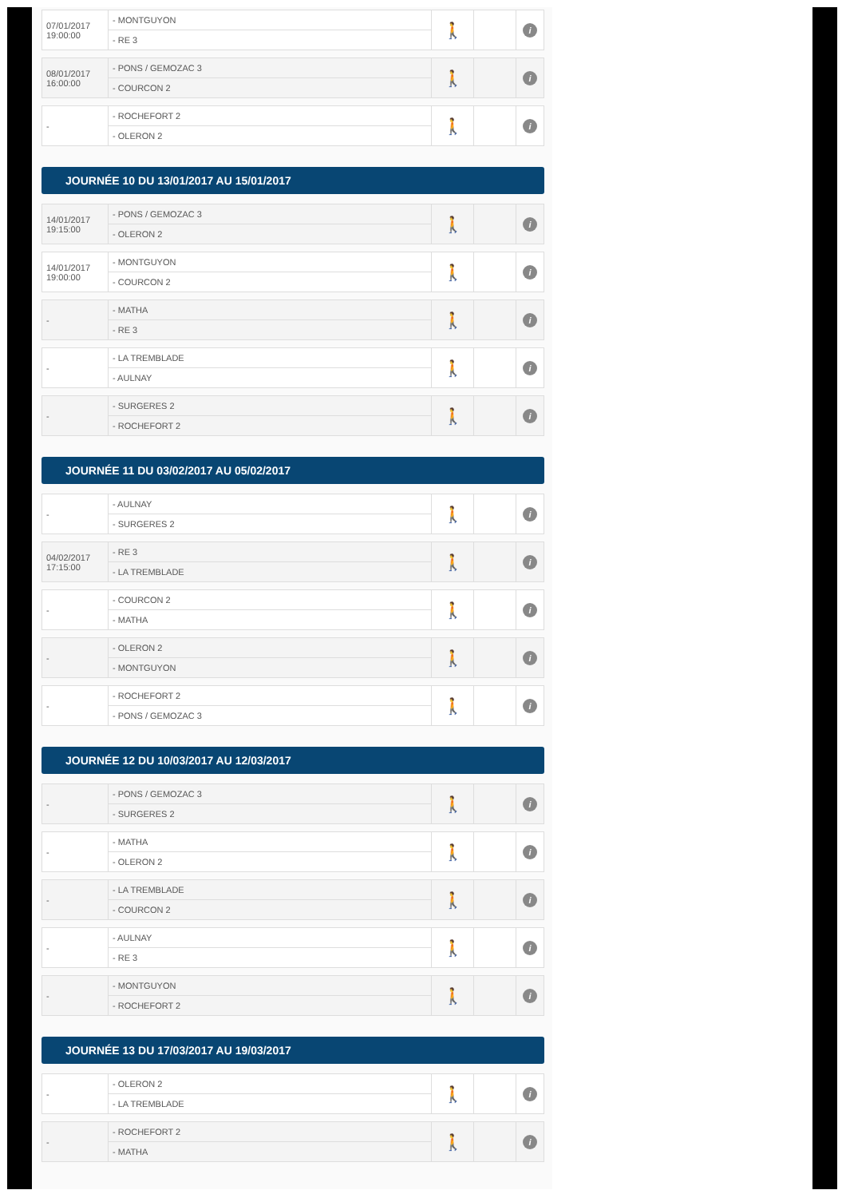| 07/01/2017 19:00:00 | - MONTGUYON | 🚶 | | i |
| | - RE 3 | | | |
| 08/01/2017 16:00:00 | - PONS / GEMOZAC 3 | 🚶 | | i |
| | - COURCON 2 | | | |
| - | - ROCHEFORT 2 | 🚶 | | i |
| | - OLERON 2 | | | |
JOURNÉE 10 DU 13/01/2017 AU 15/01/2017
| 14/01/2017 19:15:00 | - PONS / GEMOZAC 3 | 🚶 | | i |
| | - OLERON 2 | | | |
| 14/01/2017 19:00:00 | - MONTGUYON | 🚶 | | i |
| | - COURCON 2 | | | |
| - | - MATHA | 🚶 | | i |
| | - RE 3 | | | |
| - | - LA TREMBLADE | 🚶 | | i |
| | - AULNAY | | | |
| - | - SURGERES 2 | 🚶 | | i |
| | - ROCHEFORT 2 | | | |
JOURNÉE 11 DU 03/02/2017 AU 05/02/2017
| - | - AULNAY | 🚶 | | i |
| | - SURGERES 2 | | | |
| 04/02/2017 17:15:00 | - RE 3 | 🚶 | | i |
| | - LA TREMBLADE | | | |
| - | - COURCON 2 | 🚶 | | i |
| | - MATHA | | | |
| - | - OLERON 2 | 🚶 | | i |
| | - MONTGUYON | | | |
| - | - ROCHEFORT 2 | 🚶 | | i |
| | - PONS / GEMOZAC 3 | | | |
JOURNÉE 12 DU 10/03/2017 AU 12/03/2017
| - | - PONS / GEMOZAC 3 | 🚶 | | i |
| | - SURGERES 2 | | | |
| - | - MATHA | 🚶 | | i |
| | - OLERON 2 | | | |
| - | - LA TREMBLADE | 🚶 | | i |
| | - COURCON 2 | | | |
| - | - AULNAY | 🚶 | | i |
| | - RE 3 | | | |
| - | - MONTGUYON | 🚶 | | i |
| | - ROCHEFORT 2 | | | |
JOURNÉE 13 DU 17/03/2017 AU 19/03/2017
| - | - OLERON 2 | 🚶 | | i |
| | - LA TREMBLADE | | | |
| - | - ROCHEFORT 2 | 🚶 | | i |
| | - MATHA | | | |